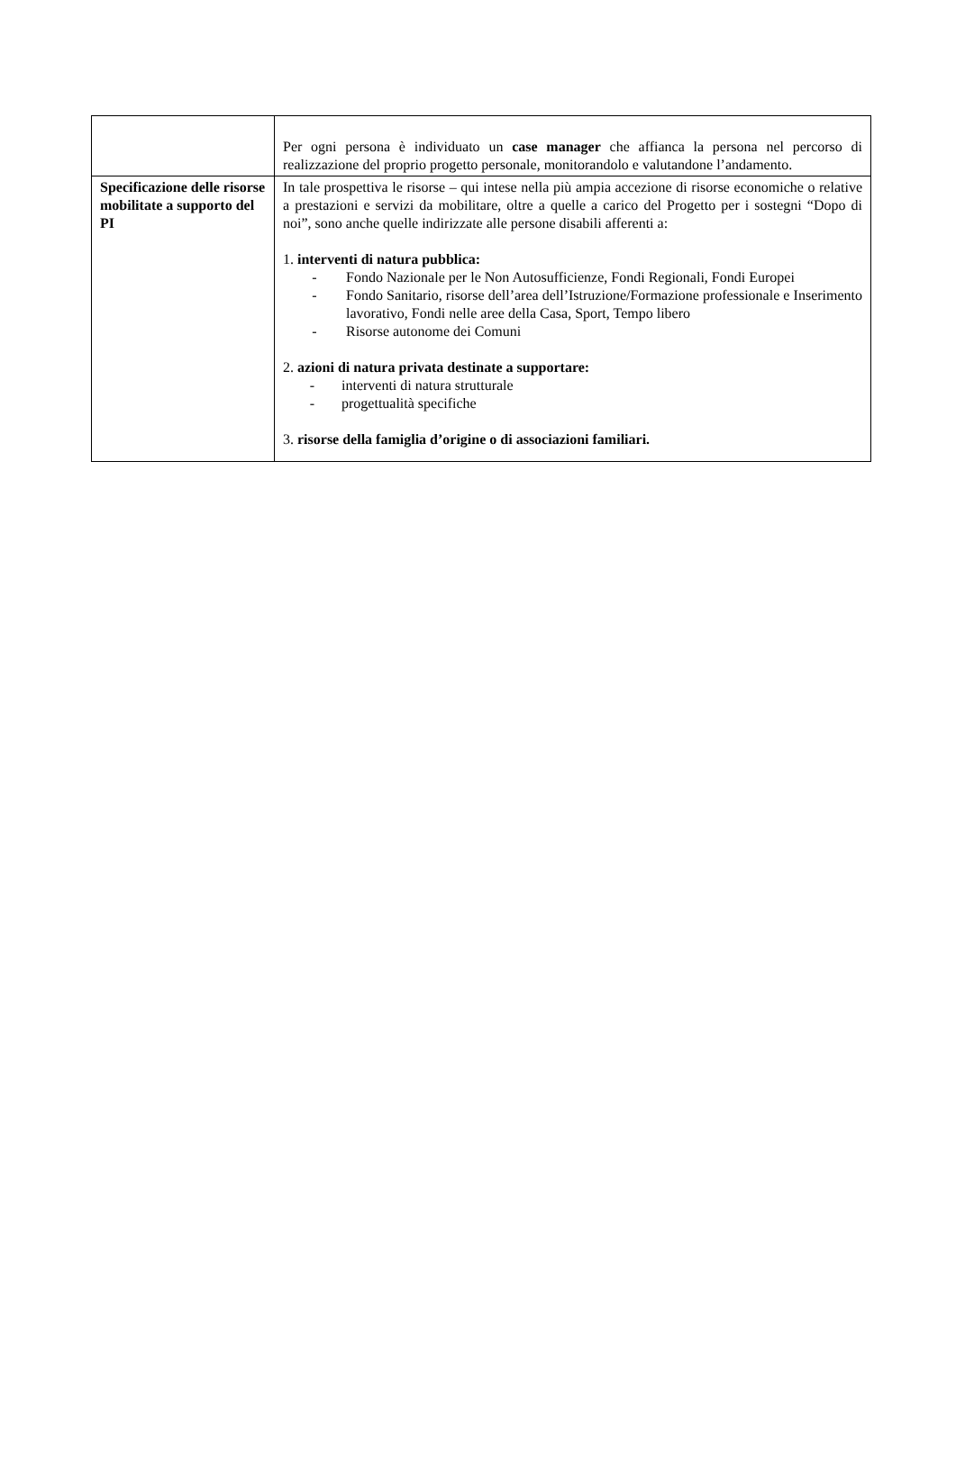| | Per ogni persona è individuato un case manager che affianca la persona nel percorso di realizzazione del proprio progetto personale, monitorandolo e valutandone l’andamento. |
| Specificazione delle risorse mobilitate a supporto del PI | In tale prospettiva le risorse – qui intese nella più ampia accezione di risorse economiche o relative a prestazioni e servizi da mobilitare, oltre a quelle a carico del Progetto per i sostegni “Dopo di noi”, sono anche quelle indirizzate alle persone disabili afferenti a: 1. interventi di natura pubblica: - Fondo Nazionale per le Non Autosufficienze, Fondi Regionali, Fondi Europei - Fondo Sanitario, risorse dell’area dell’Istruzione/Formazione professionale e Inserimento lavorativo, Fondi nelle aree della Casa, Sport, Tempo libero - Risorse autonome dei Comuni 2. azioni di natura privata destinate a supportare: - interventi di natura strutturale - progettualità specifiche 3. risorse della famiglia d’origine o di associazioni familiari. |